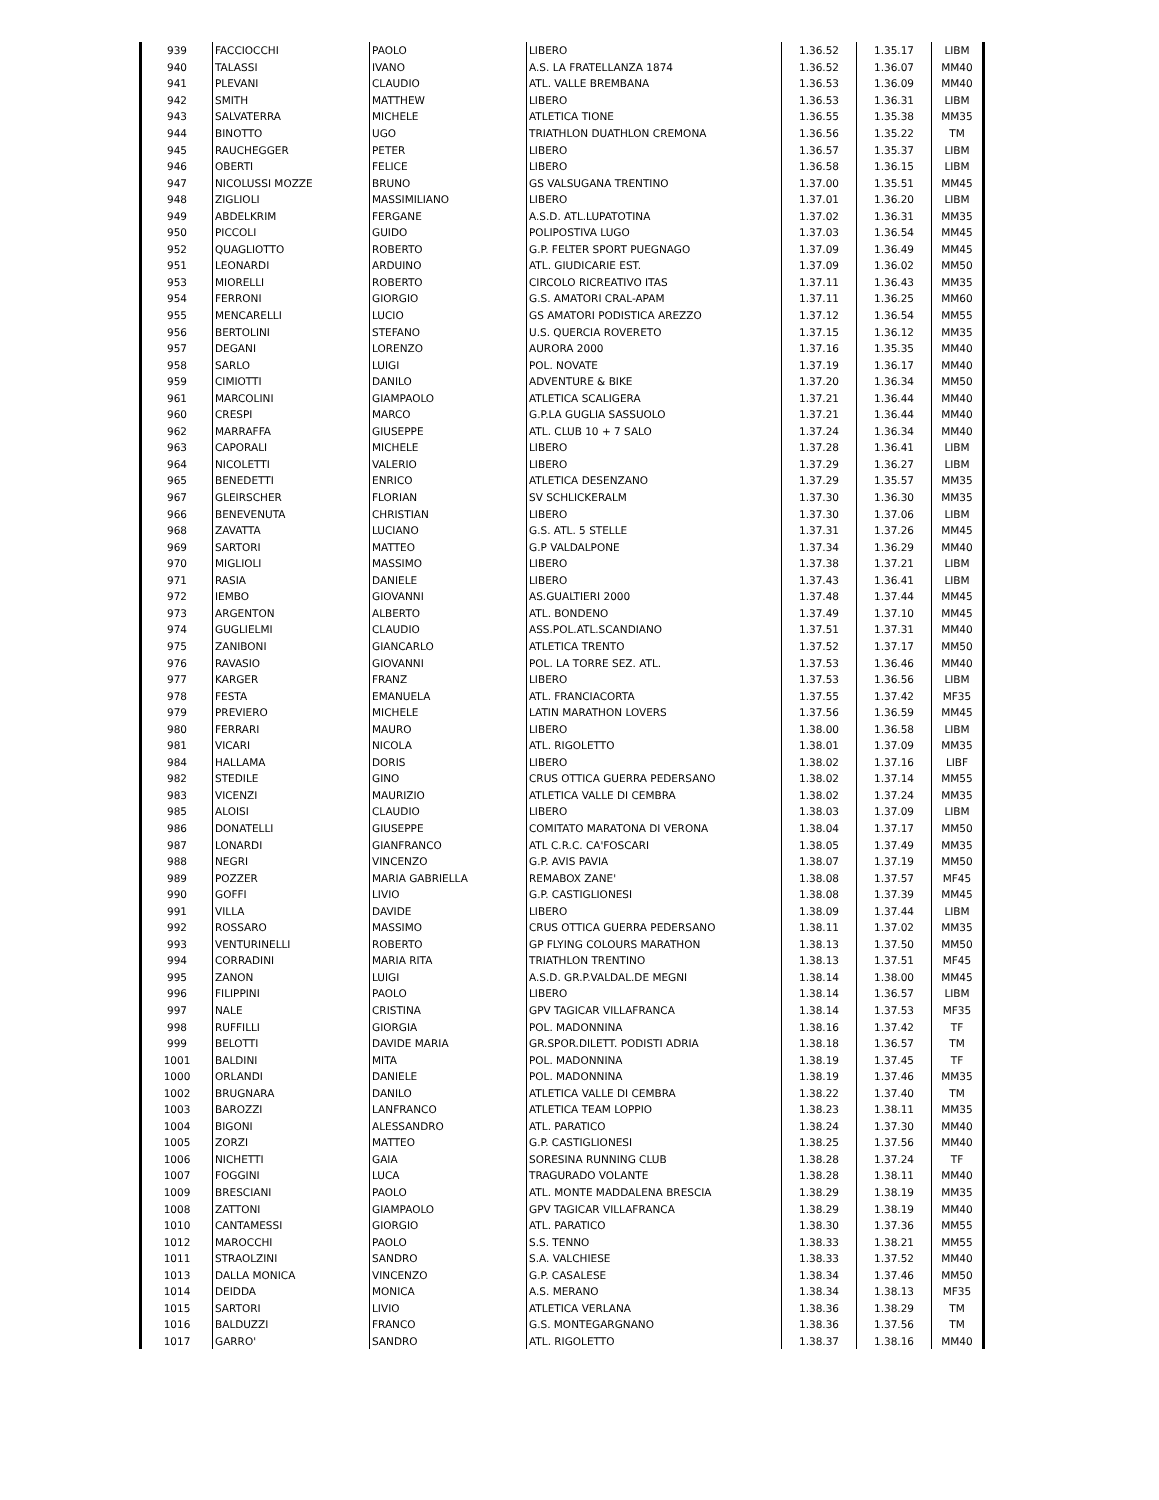| 939 | FACCIOCCHI | PAOLO | LIBERO | 1.36.52 | 1.35.17 | LIBM |
| 940 | TALASSI | IVANO | A.S. LA FRATELLANZA 1874 | 1.36.52 | 1.36.07 | MM40 |
| 941 | PLEVANI | CLAUDIO | ATL. VALLE BREMBANA | 1.36.53 | 1.36.09 | MM40 |
| 942 | SMITH | MATTHEW | LIBERO | 1.36.53 | 1.36.31 | LIBM |
| 943 | SALVATERRA | MICHELE | ATLETICA TIONE | 1.36.55 | 1.35.38 | MM35 |
| 944 | BINOTTO | UGO | TRIATHLON DUATHLON CREMONA | 1.36.56 | 1.35.22 | TM |
| 945 | RAUCHEGGER | PETER | LIBERO | 1.36.57 | 1.35.37 | LIBM |
| 946 | OBERTI | FELICE | LIBERO | 1.36.58 | 1.36.15 | LIBM |
| 947 | NICOLUSSI MOZZE | BRUNO | GS VALSUGANA TRENTINO | 1.37.00 | 1.35.51 | MM45 |
| 948 | ZIGLIOLI | MASSIMILIANO | LIBERO | 1.37.01 | 1.36.20 | LIBM |
| 949 | ABDELKRIM | FERGANE | A.S.D. ATL.LUPATOTINA | 1.37.02 | 1.36.31 | MM35 |
| 950 | PICCOLI | GUIDO | POLIPOSTIVA LUGO | 1.37.03 | 1.36.54 | MM45 |
| 952 | QUAGLIOTTO | ROBERTO | G.P. FELTER SPORT PUEGNAGO | 1.37.09 | 1.36.49 | MM45 |
| 951 | LEONARDI | ARDUINO | ATL. GIUDICARIE EST. | 1.37.09 | 1.36.02 | MM50 |
| 953 | MIORELLI | ROBERTO | CIRCOLO RICREATIVO ITAS | 1.37.11 | 1.36.43 | MM35 |
| 954 | FERRONI | GIORGIO | G.S. AMATORI CRAL-APAM | 1.37.11 | 1.36.25 | MM60 |
| 955 | MENCARELLI | LUCIO | GS AMATORI PODISTICA AREZZO | 1.37.12 | 1.36.54 | MM55 |
| 956 | BERTOLINI | STEFANO | U.S. QUERCIA ROVERETO | 1.37.15 | 1.36.12 | MM35 |
| 957 | DEGANI | LORENZO | AURORA 2000 | 1.37.16 | 1.35.35 | MM40 |
| 958 | SARLO | LUIGI | POL. NOVATE | 1.37.19 | 1.36.17 | MM40 |
| 959 | CIMIOTTI | DANILO | ADVENTURE & BIKE | 1.37.20 | 1.36.34 | MM50 |
| 961 | MARCOLINI | GIAMPAOLO | ATLETICA SCALIGERA | 1.37.21 | 1.36.44 | MM40 |
| 960 | CRESPI | MARCO | G.P.LA GUGLIA SASSUOLO | 1.37.21 | 1.36.44 | MM40 |
| 962 | MARRAFFA | GIUSEPPE | ATL. CLUB 10 + 7 SALO | 1.37.24 | 1.36.34 | MM40 |
| 963 | CAPORALI | MICHELE | LIBERO | 1.37.28 | 1.36.41 | LIBM |
| 964 | NICOLETTI | VALERIO | LIBERO | 1.37.29 | 1.36.27 | LIBM |
| 965 | BENEDETTI | ENRICO | ATLETICA DESENZANO | 1.37.29 | 1.35.57 | MM35 |
| 967 | GLEIRSCHER | FLORIAN | SV SCHLICKERALM | 1.37.30 | 1.36.30 | MM35 |
| 966 | BENEVENUTA | CHRISTIAN | LIBERO | 1.37.30 | 1.37.06 | LIBM |
| 968 | ZAVATTA | LUCIANO | G.S. ATL. 5 STELLE | 1.37.31 | 1.37.26 | MM45 |
| 969 | SARTORI | MATTEO | G.P VALDALPONE | 1.37.34 | 1.36.29 | MM40 |
| 970 | MIGLIOLI | MASSIMO | LIBERO | 1.37.38 | 1.37.21 | LIBM |
| 971 | RASIA | DANIELE | LIBERO | 1.37.43 | 1.36.41 | LIBM |
| 972 | IEMBO | GIOVANNI | AS.GUALTIERI 2000 | 1.37.48 | 1.37.44 | MM45 |
| 973 | ARGENTON | ALBERTO | ATL. BONDENO | 1.37.49 | 1.37.10 | MM45 |
| 974 | GUGLIELMI | CLAUDIO | ASS.POL.ATL.SCANDIANO | 1.37.51 | 1.37.31 | MM40 |
| 975 | ZANIBONI | GIANCARLO | ATLETICA TRENTO | 1.37.52 | 1.37.17 | MM50 |
| 976 | RAVASIO | GIOVANNI | POL. LA TORRE SEZ. ATL. | 1.37.53 | 1.36.46 | MM40 |
| 977 | KARGER | FRANZ | LIBERO | 1.37.53 | 1.36.56 | LIBM |
| 978 | FESTA | EMANUELA | ATL. FRANCIACORTA | 1.37.55 | 1.37.42 | MF35 |
| 979 | PREVIERO | MICHELE | LATIN MARATHON LOVERS | 1.37.56 | 1.36.59 | MM45 |
| 980 | FERRARI | MAURO | LIBERO | 1.38.00 | 1.36.58 | LIBM |
| 981 | VICARI | NICOLA | ATL. RIGOLETTO | 1.38.01 | 1.37.09 | MM35 |
| 984 | HALLAMA | DORIS | LIBERO | 1.38.02 | 1.37.16 | LIBF |
| 982 | STEDILE | GINO | CRUS OTTICA GUERRA PEDERSANO | 1.38.02 | 1.37.14 | MM55 |
| 983 | VICENZI | MAURIZIO | ATLETICA VALLE DI CEMBRA | 1.38.02 | 1.37.24 | MM35 |
| 985 | ALOISI | CLAUDIO | LIBERO | 1.38.03 | 1.37.09 | LIBM |
| 986 | DONATELLI | GIUSEPPE | COMITATO MARATONA DI VERONA | 1.38.04 | 1.37.17 | MM50 |
| 987 | LONARDI | GIANFRANCO | ATL C.R.C. CA'FOSCARI | 1.38.05 | 1.37.49 | MM35 |
| 988 | NEGRI | VINCENZO | G.P. AVIS PAVIA | 1.38.07 | 1.37.19 | MM50 |
| 989 | POZZER | MARIA GABRIELLA | REMABOX ZANE' | 1.38.08 | 1.37.57 | MF45 |
| 990 | GOFFI | LIVIO | G.P. CASTIGLIONESI | 1.38.08 | 1.37.39 | MM45 |
| 991 | VILLA | DAVIDE | LIBERO | 1.38.09 | 1.37.44 | LIBM |
| 992 | ROSSARO | MASSIMO | CRUS OTTICA GUERRA PEDERSANO | 1.38.11 | 1.37.02 | MM35 |
| 993 | VENTURINELLI | ROBERTO | GP FLYING COLOURS MARATHON | 1.38.13 | 1.37.50 | MM50 |
| 994 | CORRADINI | MARIA RITA | TRIATHLON TRENTINO | 1.38.13 | 1.37.51 | MF45 |
| 995 | ZANON | LUIGI | A.S.D. GR.P.VALDAL.DE MEGNI | 1.38.14 | 1.38.00 | MM45 |
| 996 | FILIPPINI | PAOLO | LIBERO | 1.38.14 | 1.36.57 | LIBM |
| 997 | NALE | CRISTINA | GPV TAGICAR VILLAFRANCA | 1.38.14 | 1.37.53 | MF35 |
| 998 | RUFFILLI | GIORGIA | POL. MADONNINA | 1.38.16 | 1.37.42 | TF |
| 999 | BELOTTI | DAVIDE MARIA | GR.SPOR.DILETT. PODISTI ADRIA | 1.38.18 | 1.36.57 | TM |
| 1001 | BALDINI | MITA | POL. MADONNINA | 1.38.19 | 1.37.45 | TF |
| 1000 | ORLANDI | DANIELE | POL. MADONNINA | 1.38.19 | 1.37.46 | MM35 |
| 1002 | BRUGNARA | DANILO | ATLETICA VALLE DI CEMBRA | 1.38.22 | 1.37.40 | TM |
| 1003 | BAROZZI | LANFRANCO | ATLETICA TEAM LOPPIO | 1.38.23 | 1.38.11 | MM35 |
| 1004 | BIGONI | ALESSANDRO | ATL. PARATICO | 1.38.24 | 1.37.30 | MM40 |
| 1005 | ZORZI | MATTEO | G.P. CASTIGLIONESI | 1.38.25 | 1.37.56 | MM40 |
| 1006 | NICHETTI | GAIA | SORESINA RUNNING CLUB | 1.38.28 | 1.37.24 | TF |
| 1007 | FOGGINI | LUCA | TRAGURADO VOLANTE | 1.38.28 | 1.38.11 | MM40 |
| 1009 | BRESCIANI | PAOLO | ATL. MONTE MADDALENA BRESCIA | 1.38.29 | 1.38.19 | MM35 |
| 1008 | ZATTONI | GIAMPAOLO | GPV TAGICAR VILLAFRANCA | 1.38.29 | 1.38.19 | MM40 |
| 1010 | CANTAMESSI | GIORGIO | ATL. PARATICO | 1.38.30 | 1.37.36 | MM55 |
| 1012 | MAROCCHI | PAOLO | S.S. TENNO | 1.38.33 | 1.38.21 | MM55 |
| 1011 | STRAOLZINI | SANDRO | S.A. VALCHIESE | 1.38.33 | 1.37.52 | MM40 |
| 1013 | DALLA MONICA | VINCENZO | G.P. CASALESE | 1.38.34 | 1.37.46 | MM50 |
| 1014 | DEIDDA | MONICA | A.S. MERANO | 1.38.34 | 1.38.13 | MF35 |
| 1015 | SARTORI | LIVIO | ATLETICA VERLANA | 1.38.36 | 1.38.29 | TM |
| 1016 | BALDUZZI | FRANCO | G.S. MONTEGARGNANO | 1.38.36 | 1.37.56 | TM |
| 1017 | GARRO' | SANDRO | ATL. RIGOLETTO | 1.38.37 | 1.38.16 | MM40 |